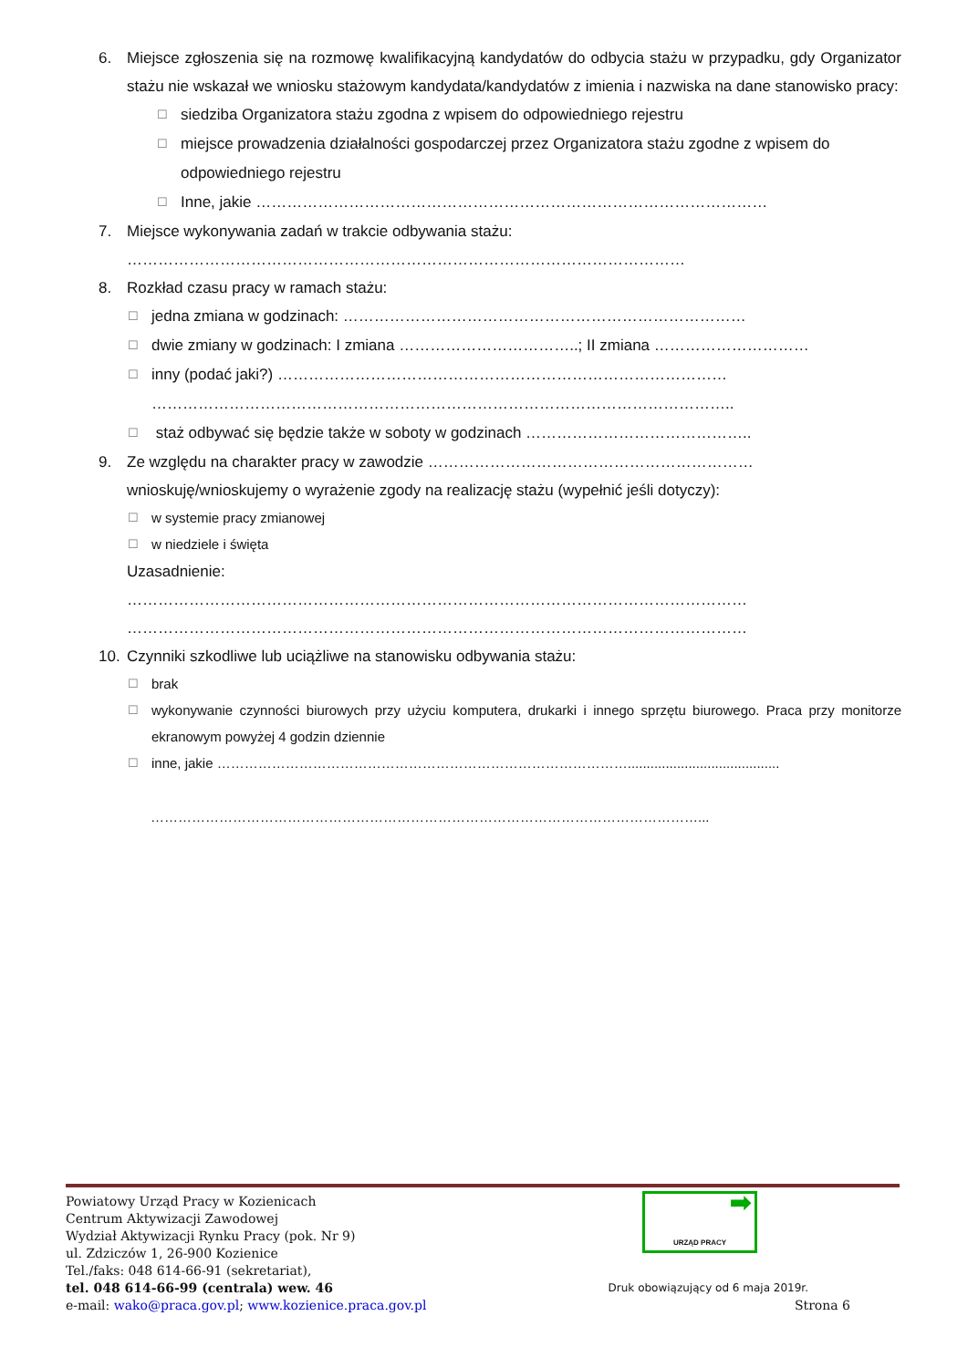6. Miejsce zgłoszenia się na rozmowę kwalifikacyjną kandydatów do odbycia stażu w przypadku, gdy Organizator stażu nie wskazał we wniosku stażowym kandydata/kandydatów z imienia i nazwiska na dane stanowisko pracy:
☐ siedziba Organizatora stażu zgodna z wpisem do odpowiedniego rejestru
☐ miejsce prowadzenia działalności gospodarczej przez Organizatora stażu zgodne z wpisem do odpowiedniego rejestru
☐ Inne, jakie ………………………………………………………………………………………
7. Miejsce wykonywania zadań w trakcie odbywania stażu:
………………………………………………………………………………………………
8. Rozkład czasu pracy w ramach stażu:
☐ jedna zmiana w godzinach: ……………………………………………………………………
☐ dwie zmiany w godzinach: I zmiana ……………………………..; II zmiana …………………………
☐ inny (podać jaki?) ……………………………………………………………………………
…………………………………………………………………………………………………..
☐ staż odbywać się będzie także w soboty w godzinach ……………………………………..
9. Ze względu na charakter pracy w zawodzie ………………………………………………………
wnioskuję/wnioskujemy o wyrażenie zgody na realizację stażu (wypełnić jeśli dotyczy):
☐ w systemie pracy zmianowej
☐ w niedziele i święta
Uzasadnienie:
…………………………………………………………………………………………………………
…………………………………………………………………………………………………………
10. Czynniki szkodliwe lub uciążliwe na stanowisku odbywania stażu:
☐ brak
☐ wykonywanie czynności biurowych przy użyciu komputera, drukarki i innego sprzętu biurowego. Praca przy monitorze ekranowym powyżej 4 godzin dziennie
☐ inne, jakie ………………………………………………………………………………........................................
…………………………………………………………………………………………………………...
➡
URZĄD PRACY
Powiatowy Urząd Pracy w Kozienicach
Centrum Aktywizacji Zawodowej
Wydział Aktywizacji Rynku Pracy (pok. Nr 9)
ul. Zdziczów 1, 26-900 Kozienice
Tel./faks: 048 614-66-91 (sekretariat),
tel. 048 614-66-99 (centrala) wew. 46 Druk obowiązujący od 6 maja 2019r.
e-mail: wako@praca.gov.pl; www.kozienice.praca.gov.pl Strona 6